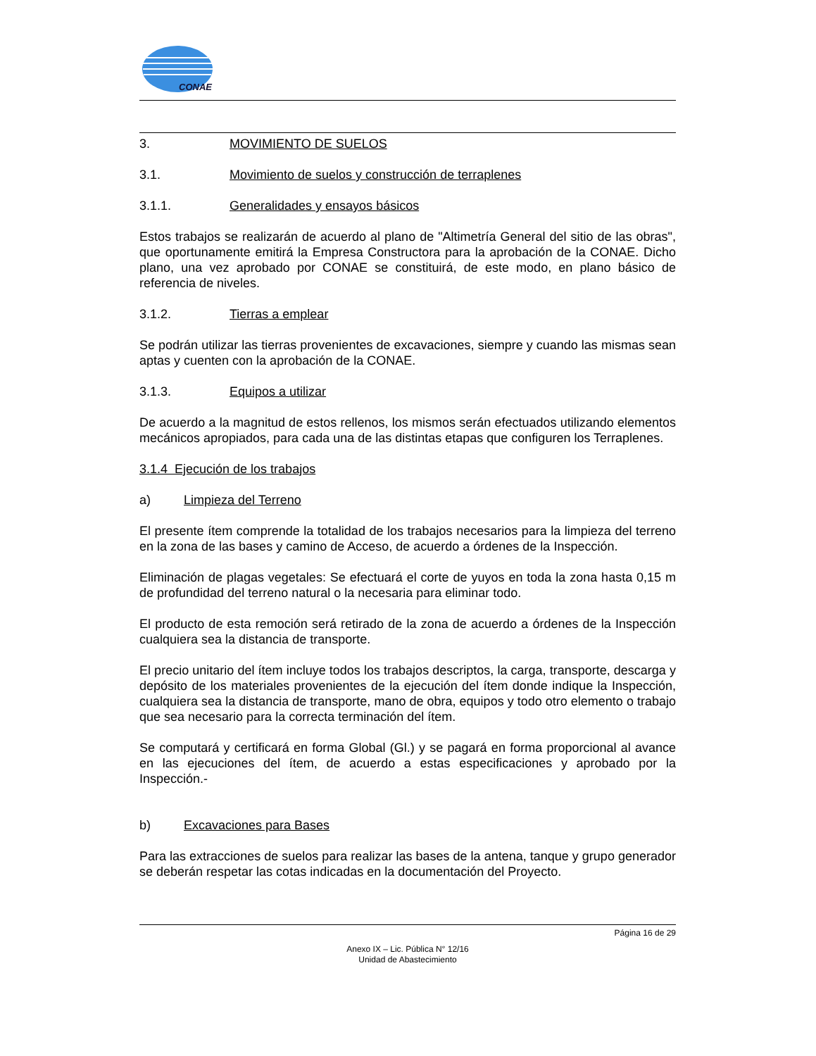CONAE
3. MOVIMIENTO DE SUELOS
3.1. Movimiento de suelos y construcción de terraplenes
3.1.1. Generalidades y ensayos básicos
Estos trabajos se realizarán de acuerdo al plano de "Altimetría General del sitio de las obras", que oportunamente emitirá la Empresa Constructora para la aprobación de la CONAE. Dicho plano, una vez aprobado por CONAE se constituirá, de este modo, en plano básico de referencia de niveles.
3.1.2. Tierras a emplear
Se podrán utilizar las tierras provenientes de excavaciones, siempre y cuando las mismas sean aptas y cuenten con la aprobación de la CONAE.
3.1.3. Equipos a utilizar
De acuerdo a la magnitud de estos rellenos, los mismos serán efectuados utilizando elementos mecánicos apropiados, para cada una de las distintas etapas que configuren los Terraplenes.
3.1.4 Ejecución de los trabajos
a) Limpieza del Terreno
El presente ítem comprende la totalidad de los trabajos necesarios para la limpieza del terreno en la zona de las bases y camino de Acceso, de acuerdo a órdenes de la Inspección.
Eliminación de plagas vegetales: Se efectuará el corte de yuyos en toda la zona hasta 0,15 m de profundidad del terreno natural o la necesaria para eliminar todo.
El producto de esta remoción será retirado de la zona de acuerdo a órdenes de la Inspección cualquiera sea la distancia de transporte.
El precio unitario del ítem incluye todos los trabajos descriptos, la carga, transporte, descarga y depósito de los materiales provenientes de la ejecución del ítem donde indique la Inspección, cualquiera sea la distancia de transporte, mano de obra, equipos y todo otro elemento o trabajo que sea necesario para la correcta terminación del ítem.
Se computará y certificará en forma Global (Gl.) y se pagará en forma proporcional al avance en las ejecuciones del ítem, de acuerdo a estas especificaciones y aprobado por la Inspección.-
b) Excavaciones para Bases
Para las extracciones de suelos para realizar las bases de la antena, tanque y grupo generador se deberán respetar las cotas indicadas en la documentación del Proyecto.
Página 16 de 29
Anexo IX – Lic. Pública N° 12/16
Unidad de Abastecimiento